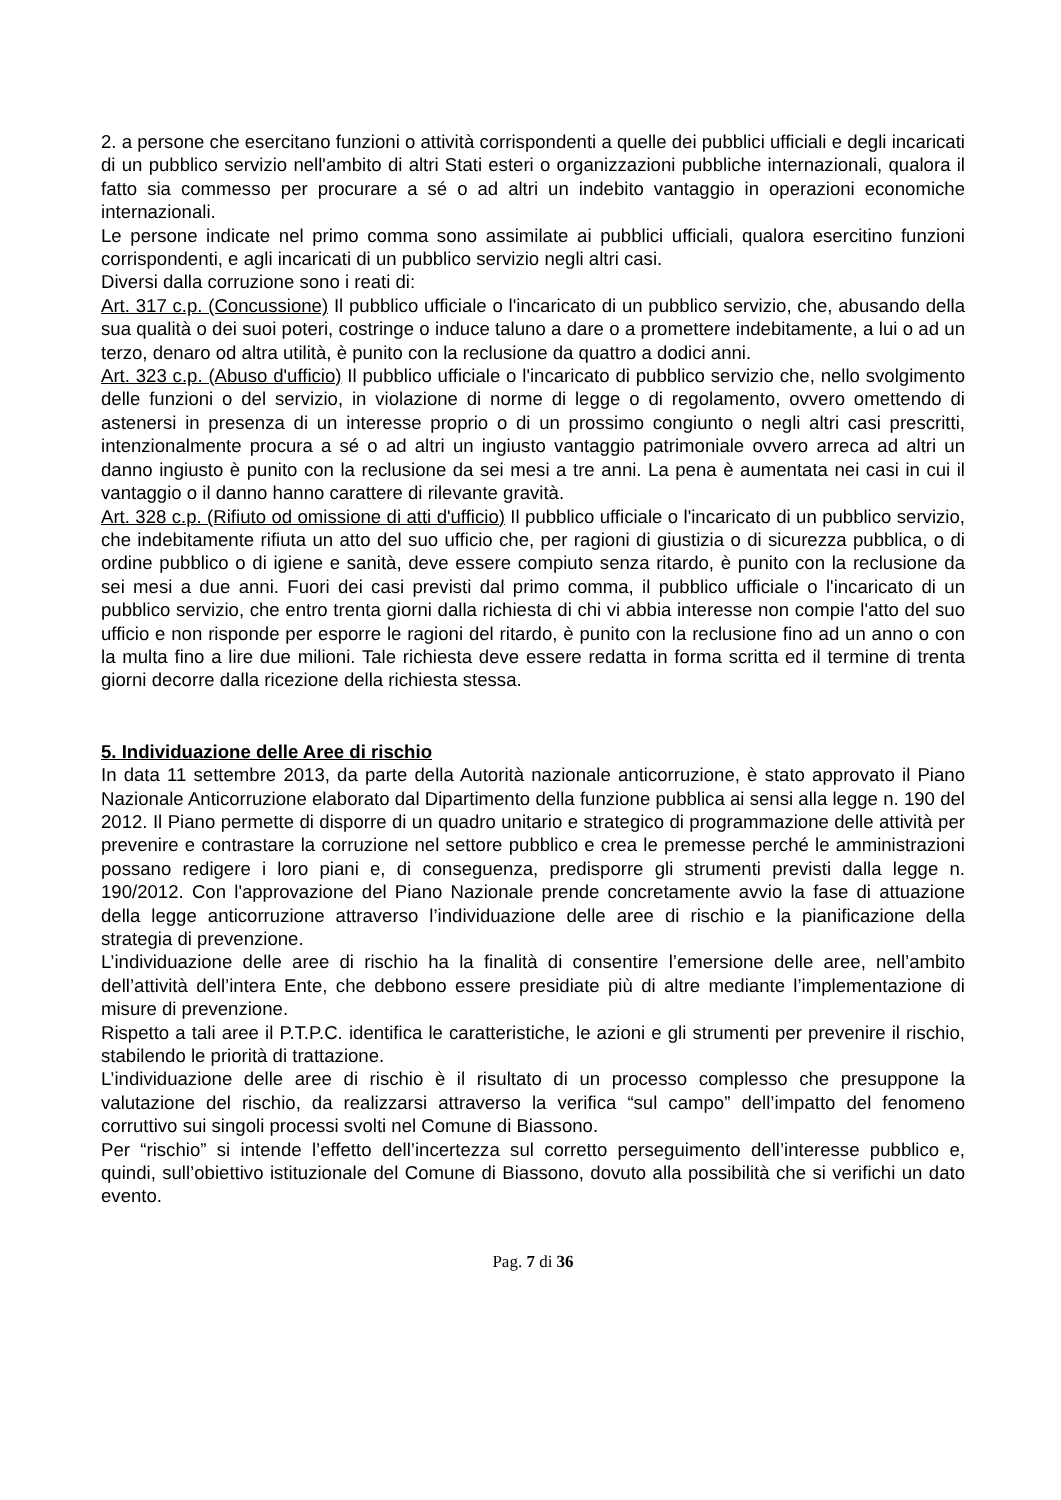2. a persone che esercitano funzioni o attività corrispondenti a quelle dei pubblici ufficiali e degli incaricati di un pubblico servizio nell'ambito di altri Stati esteri o organizzazioni pubbliche internazionali, qualora il fatto sia commesso per procurare a sé o ad altri un indebito vantaggio in operazioni economiche internazionali.
Le persone indicate nel primo comma sono assimilate ai pubblici ufficiali, qualora esercitino funzioni corrispondenti, e agli incaricati di un pubblico servizio negli altri casi.
Diversi dalla corruzione sono i reati di:
Art. 317 c.p. (Concussione) Il pubblico ufficiale o l'incaricato di un pubblico servizio, che, abusando della sua qualità o dei suoi poteri, costringe o induce taluno a dare o a promettere indebitamente, a lui o ad un terzo, denaro od altra utilità, è punito con la reclusione da quattro a dodici anni.
Art. 323 c.p. (Abuso d'ufficio) Il pubblico ufficiale o l'incaricato di pubblico servizio che, nello svolgimento delle funzioni o del servizio, in violazione di norme di legge o di regolamento, ovvero omettendo di astenersi in presenza di un interesse proprio o di un prossimo congiunto o negli altri casi prescritti, intenzionalmente procura a sé o ad altri un ingiusto vantaggio patrimoniale ovvero arreca ad altri un danno ingiusto è punito con la reclusione da sei mesi a tre anni. La pena è aumentata nei casi in cui il vantaggio o il danno hanno carattere di rilevante gravità.
Art. 328 c.p. (Rifiuto od omissione di atti d'ufficio) Il pubblico ufficiale o l'incaricato di un pubblico servizio, che indebitamente rifiuta un atto del suo ufficio che, per ragioni di giustizia o di sicurezza pubblica, o di ordine pubblico o di igiene e sanità, deve essere compiuto senza ritardo, è punito con la reclusione da sei mesi a due anni. Fuori dei casi previsti dal primo comma, il pubblico ufficiale o l'incaricato di un pubblico servizio, che entro trenta giorni dalla richiesta di chi vi abbia interesse non compie l'atto del suo ufficio e non risponde per esporre le ragioni del ritardo, è punito con la reclusione fino ad un anno o con la multa fino a lire due milioni. Tale richiesta deve essere redatta in forma scritta ed il termine di trenta giorni decorre dalla ricezione della richiesta stessa.
5. Individuazione delle Aree di rischio
In data 11 settembre 2013, da parte della Autorità nazionale anticorruzione, è stato approvato il Piano Nazionale Anticorruzione elaborato dal Dipartimento della funzione pubblica ai sensi alla legge n. 190 del 2012. Il Piano permette di disporre di un quadro unitario e strategico di programmazione delle attività per prevenire e contrastare la corruzione nel settore pubblico e crea le premesse perché le amministrazioni possano redigere i loro piani e, di conseguenza, predisporre gli strumenti previsti dalla legge n. 190/2012. Con l'approvazione del Piano Nazionale prende concretamente avvio la fase di attuazione della legge anticorruzione attraverso l’individuazione delle aree di rischio e la pianificazione della strategia di prevenzione.
L’individuazione delle aree di rischio ha la finalità di consentire l’emersione delle aree, nell’ambito dell’attività dell’intera Ente, che debbono essere presidiate più di altre mediante l’implementazione di misure di prevenzione.
Rispetto a tali aree il P.T.P.C. identifica le caratteristiche, le azioni e gli strumenti per prevenire il rischio, stabilendo le priorità di trattazione.
L’individuazione delle aree di rischio è il risultato di un processo complesso che presuppone la valutazione del rischio, da realizzarsi attraverso la verifica “sul campo” dell’impatto del fenomeno corruttivo sui singoli processi svolti nel Comune di Biassono.
Per “rischio” si intende l’effetto dell’incertezza sul corretto perseguimento dell’interesse pubblico e, quindi, sull’obiettivo istituzionale del Comune di Biassono, dovuto alla possibilità che si verifichi un dato evento.
Pag. 7 di 36